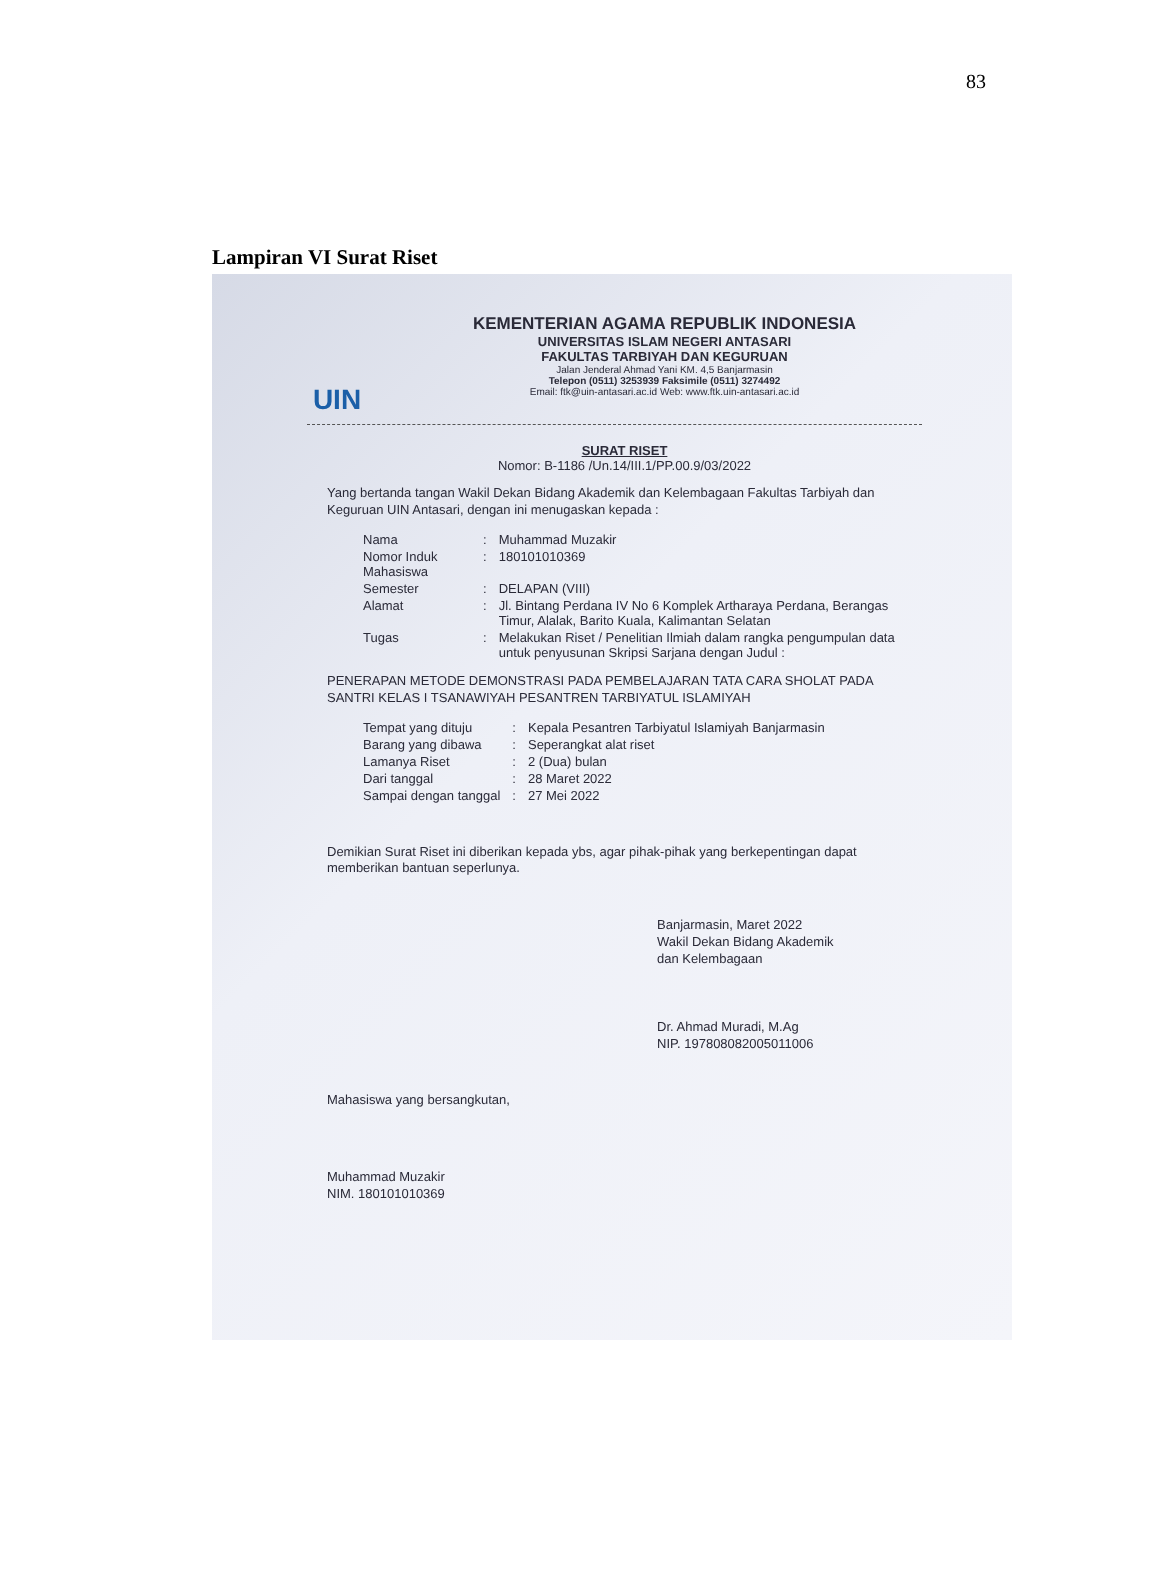83
Lampiran VI Surat Riset
UIN
KEMENTERIAN AGAMA REPUBLIK INDONESIA
UNIVERSITAS ISLAM NEGERI ANTASARI
FAKULTAS TARBIYAH DAN KEGURUAN
Jalan Jenderal Ahmad Yani KM. 4,5 Banjarmasin
Telepon (0511) 3253939 Faksimile (0511) 3274492
Email: ftk@uin-antasari.ac.id Web: www.ftk.uin-antasari.ac.id
SURAT RISET
Nomor: B-1186 /Un.14/III.1/PP.00.9/03/2022
Yang bertanda tangan Wakil Dekan Bidang Akademik dan Kelembagaan Fakultas Tarbiyah dan Keguruan UIN Antasari, dengan ini menugaskan kepada :
| Nama | : | Muhammad Muzakir |
| Nomor Induk Mahasiswa | : | 180101010369 |
| Semester | : | DELAPAN (VIII) |
| Alamat | : | Jl. Bintang Perdana IV No 6 Komplek Artharaya Perdana, Berangas Timur, Alalak, Barito Kuala, Kalimantan Selatan |
| Tugas | : | Melakukan Riset / Penelitian Ilmiah dalam rangka pengumpulan data untuk penyusunan Skripsi Sarjana dengan Judul : |
PENERAPAN METODE DEMONSTRASI PADA PEMBELAJARAN TATA CARA SHOLAT PADA SANTRI KELAS I TSANAWIYAH PESANTREN TARBIYATUL ISLAMIYAH
| Tempat yang dituju | : | Kepala Pesantren Tarbiyatul Islamiyah Banjarmasin |
| Barang yang dibawa | : | Seperangkat alat riset |
| Lamanya Riset | : | 2 (Dua) bulan |
| Dari tanggal | : | 28 Maret 2022 |
| Sampai dengan tanggal | : | 27 Mei 2022 |
Demikian Surat Riset ini diberikan kepada ybs, agar pihak-pihak yang berkepentingan dapat memberikan bantuan seperlunya.
Banjarmasin, Maret 2022
Wakil Dekan Bidang Akademik
dan Kelembagaan
Dr. Ahmad Muradi, M.Ag
NIP. 197808082005011006
Mahasiswa yang bersangkutan,
Muhammad Muzakir
NIM. 180101010369